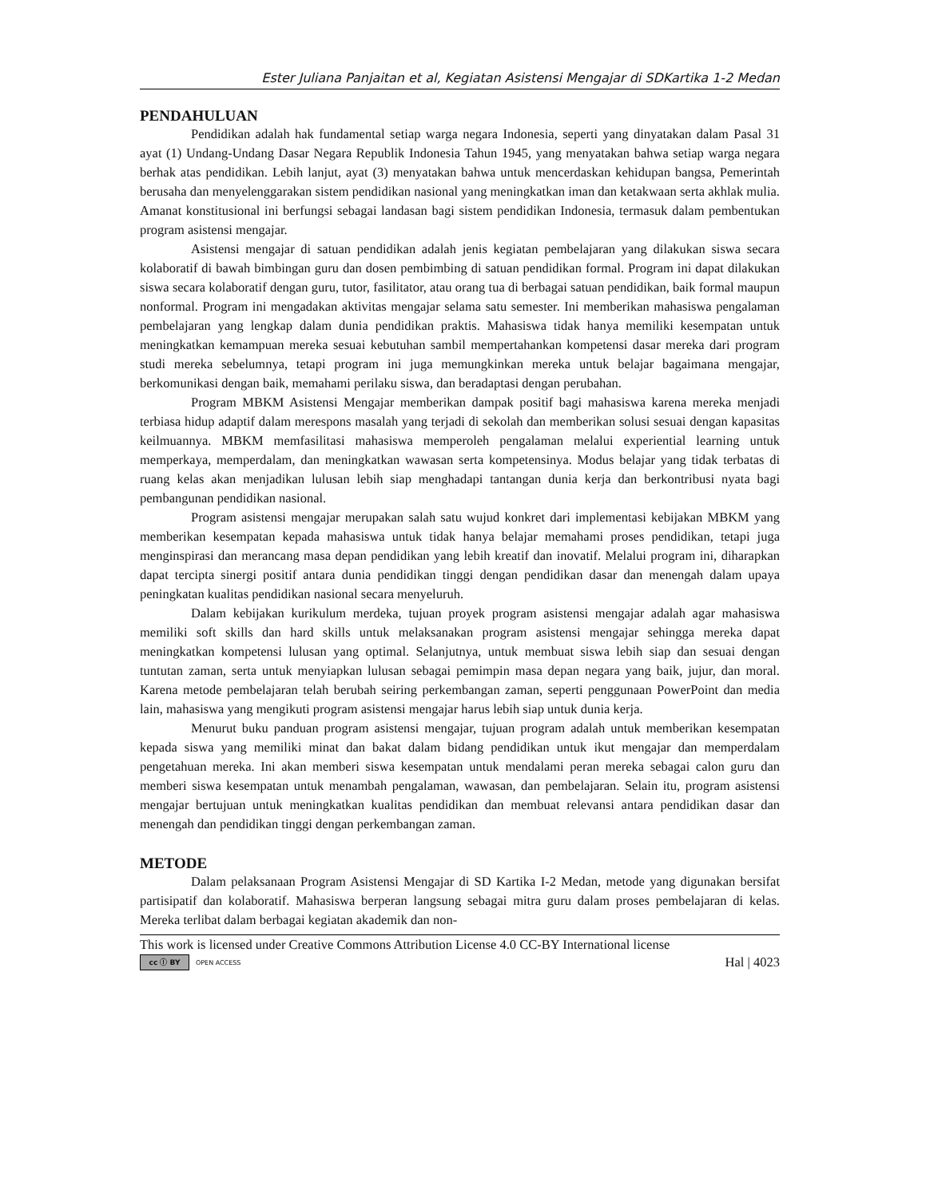Ester Juliana Panjaitan et al, Kegiatan Asistensi Mengajar di SDKartika 1-2 Medan
PENDAHULUAN
Pendidikan adalah hak fundamental setiap warga negara Indonesia, seperti yang dinyatakan dalam Pasal 31 ayat (1) Undang-Undang Dasar Negara Republik Indonesia Tahun 1945, yang menyatakan bahwa setiap warga negara berhak atas pendidikan. Lebih lanjut, ayat (3) menyatakan bahwa untuk mencerdaskan kehidupan bangsa, Pemerintah berusaha dan menyelenggarakan sistem pendidikan nasional yang meningkatkan iman dan ketakwaan serta akhlak mulia. Amanat konstitusional ini berfungsi sebagai landasan bagi sistem pendidikan Indonesia, termasuk dalam pembentukan program asistensi mengajar.
Asistensi mengajar di satuan pendidikan adalah jenis kegiatan pembelajaran yang dilakukan siswa secara kolaboratif di bawah bimbingan guru dan dosen pembimbing di satuan pendidikan formal. Program ini dapat dilakukan siswa secara kolaboratif dengan guru, tutor, fasilitator, atau orang tua di berbagai satuan pendidikan, baik formal maupun nonformal. Program ini mengadakan aktivitas mengajar selama satu semester. Ini memberikan mahasiswa pengalaman pembelajaran yang lengkap dalam dunia pendidikan praktis. Mahasiswa tidak hanya memiliki kesempatan untuk meningkatkan kemampuan mereka sesuai kebutuhan sambil mempertahankan kompetensi dasar mereka dari program studi mereka sebelumnya, tetapi program ini juga memungkinkan mereka untuk belajar bagaimana mengajar, berkomunikasi dengan baik, memahami perilaku siswa, dan beradaptasi dengan perubahan.
Program MBKM Asistensi Mengajar memberikan dampak positif bagi mahasiswa karena mereka menjadi terbiasa hidup adaptif dalam merespons masalah yang terjadi di sekolah dan memberikan solusi sesuai dengan kapasitas keilmuannya. MBKM memfasilitasi mahasiswa memperoleh pengalaman melalui experiential learning untuk memperkaya, memperdalam, dan meningkatkan wawasan serta kompetensinya. Modus belajar yang tidak terbatas di ruang kelas akan menjadikan lulusan lebih siap menghadapi tantangan dunia kerja dan berkontribusi nyata bagi pembangunan pendidikan nasional.
Program asistensi mengajar merupakan salah satu wujud konkret dari implementasi kebijakan MBKM yang memberikan kesempatan kepada mahasiswa untuk tidak hanya belajar memahami proses pendidikan, tetapi juga menginspirasi dan merancang masa depan pendidikan yang lebih kreatif dan inovatif. Melalui program ini, diharapkan dapat tercipta sinergi positif antara dunia pendidikan tinggi dengan pendidikan dasar dan menengah dalam upaya peningkatan kualitas pendidikan nasional secara menyeluruh.
Dalam kebijakan kurikulum merdeka, tujuan proyek program asistensi mengajar adalah agar mahasiswa memiliki soft skills dan hard skills untuk melaksanakan program asistensi mengajar sehingga mereka dapat meningkatkan kompetensi lulusan yang optimal. Selanjutnya, untuk membuat siswa lebih siap dan sesuai dengan tuntutan zaman, serta untuk menyiapkan lulusan sebagai pemimpin masa depan negara yang baik, jujur, dan moral. Karena metode pembelajaran telah berubah seiring perkembangan zaman, seperti penggunaan PowerPoint dan media lain, mahasiswa yang mengikuti program asistensi mengajar harus lebih siap untuk dunia kerja.
Menurut buku panduan program asistensi mengajar, tujuan program adalah untuk memberikan kesempatan kepada siswa yang memiliki minat dan bakat dalam bidang pendidikan untuk ikut mengajar dan memperdalam pengetahuan mereka. Ini akan memberi siswa kesempatan untuk mendalami peran mereka sebagai calon guru dan memberi siswa kesempatan untuk menambah pengalaman, wawasan, dan pembelajaran. Selain itu, program asistensi mengajar bertujuan untuk meningkatkan kualitas pendidikan dan membuat relevansi antara pendidikan dasar dan menengah dan pendidikan tinggi dengan perkembangan zaman.
METODE
Dalam pelaksanaan Program Asistensi Mengajar di SD Kartika I-2 Medan, metode yang digunakan bersifat partisipatif dan kolaboratif. Mahasiswa berperan langsung sebagai mitra guru dalam proses pembelajaran di kelas. Mereka terlibat dalam berbagai kegiatan akademik dan non-
This work is licensed under Creative Commons Attribution License 4.0 CC-BY International license
cc ⓘ BY OPEN ACCESS
Hal | 4023